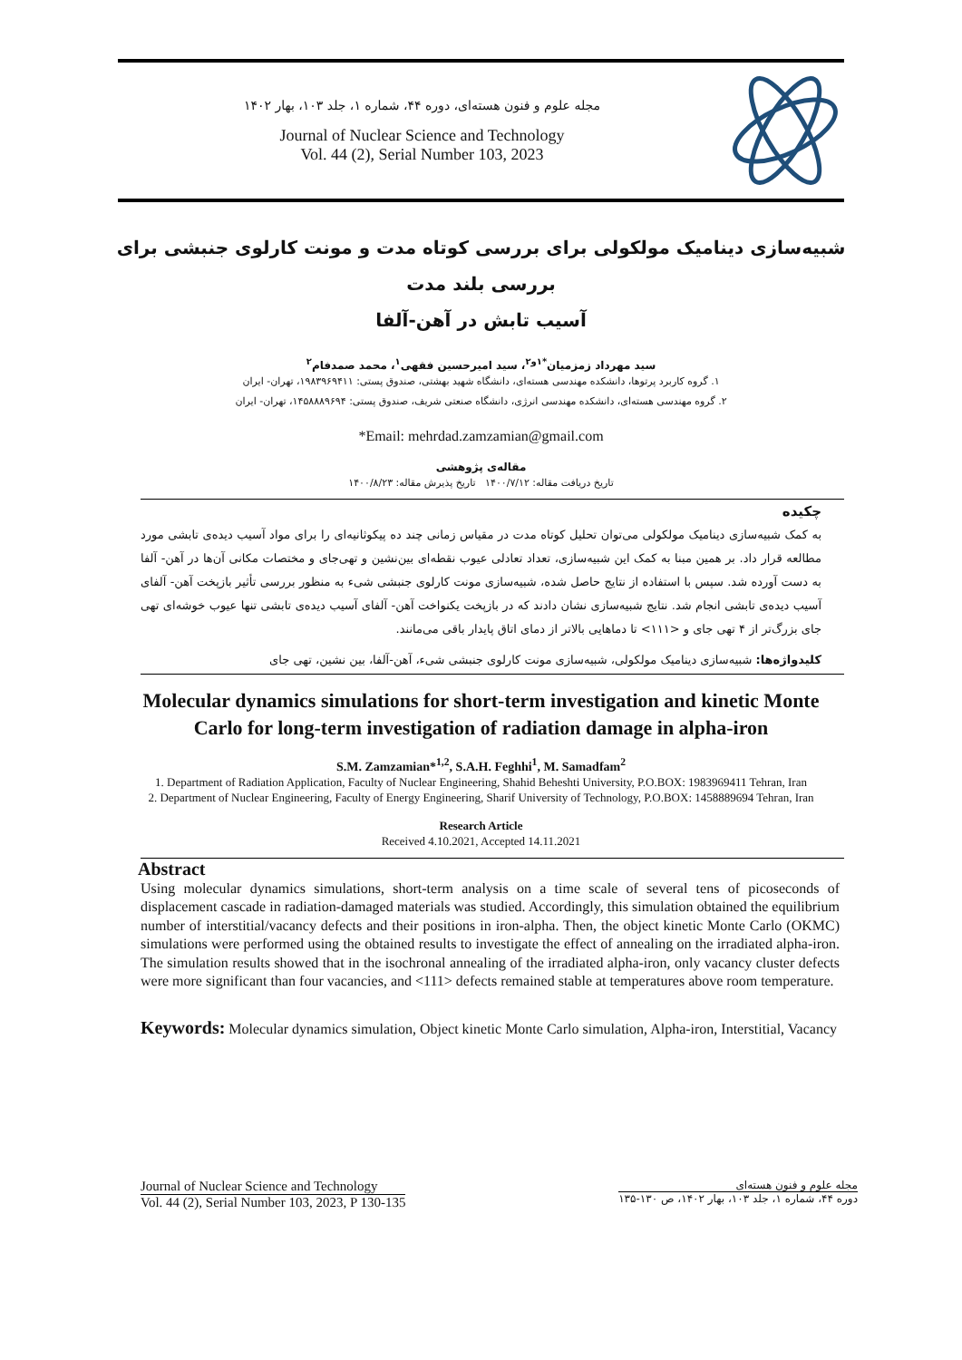مجله علوم و فنون هسته‌ای، دوره ۴۴، شماره ۱، جلد ۱۰۳، بهار ۱۴۰۲
Journal of Nuclear Science and Technology
Vol. 44 (2), Serial Number 103, 2023
شبیه‌سازی دینامیک مولکولی برای بررسی کوتاه مدت و مونت کارلوی جنبشی برای بررسی بلند مدت
آسیب تابش در آهن-آلفا
سید مهرداد زمزمیان<sup>*۱و۲</sup>، سید امیرحسین فقهی<sup>۱</sup>، محمد صمدفام<sup>۲</sup>
۱. گروه کاربرد پرتوها، دانشکده مهندسی هسته‌ای، دانشگاه شهید بهشتی، صندوق پستی: ۱۹۸۳۹۶۹۴۱۱، تهران- ایران
۲. گروه مهندسی هسته‌ای، دانشکده مهندسی انرژی، دانشگاه صنعتی شریف، صندوق پستی: ۱۴۵۸۸۸۹۶۹۴، تهران- ایران
*Email: mehrdad.zamzamian@gmail.com
مقاله‌ی پژوهشی
تاریخ دریافت مقاله: ۱۴۰۰/۷/۱۲ تاریخ پذیرش مقاله: ۱۴۰۰/۸/۲۳
چکیده
به کمک شبیه‌سازی دینامیک مولکولی می‌توان تحلیل کوتاه مدت در مقیاس زمانی چند ده پیکوثانیه‌ای را برای مواد آسیب دیده‌ی تابشی مورد مطالعه قرار داد. بر همین مبنا به کمک این شبیه‌سازی، تعداد تعادلی عیوب نقطه‌ای بین‌نشین و تهی‌جای و مختصات مکانی آن‌ها در آهن- آلفا به دست آورده شد. سپس با استفاده از نتایج حاصل شده، شبیه‌سازی مونت کارلوی جنبشی شیء به منظور بررسی تأثیر بازپخت آهن- آلفای آسیب دیده‌ی تابشی انجام شد. نتایج شبیه‌سازی نشان دادند که در بازپخت یکنواخت آهن- آلفای آسیب دیده‌ی تابشی تنها عیوب خوشه‌ای تهی جای بزرگ‌تر از ۴ تهی جای و <۱۱۱> تا دماهایی بالاتر از دمای اتاق پایدار باقی می‌مانند.
کلیدواژه‌ها: شبیه‌سازی دینامیک مولکولی، شبیه‌سازی مونت کارلوی جنبشی شیء، آهن-آلفا، بین نشین، تهی جای
Molecular dynamics simulations for short-term investigation and kinetic Monte Carlo for long-term investigation of radiation damage in alpha-iron
S.M. Zamzamian*<sup>1,2</sup>, S.A.H. Feghhi<sup>1</sup>, M. Samadfam<sup>2</sup>
1. Department of Radiation Application, Faculty of Nuclear Engineering, Shahid Beheshti University, P.O.BOX: 1983969411 Tehran, Iran
2. Department of Nuclear Engineering, Faculty of Energy Engineering, Sharif University of Technology, P.O.BOX: 1458889694 Tehran, Iran
Research Article
Received 4.10.2021, Accepted 14.11.2021
Abstract
Using molecular dynamics simulations, short-term analysis on a time scale of several tens of picoseconds of displacement cascade in radiation-damaged materials was studied. Accordingly, this simulation obtained the equilibrium number of interstitial/vacancy defects and their positions in iron-alpha. Then, the object kinetic Monte Carlo (OKMC) simulations were performed using the obtained results to investigate the effect of annealing on the irradiated alpha-iron. The simulation results showed that in the isochronal annealing of the irradiated alpha-iron, only vacancy cluster defects were more significant than four vacancies, and <111> defects remained stable at temperatures above room temperature.
Keywords: Molecular dynamics simulation, Object kinetic Monte Carlo simulation, Alpha-iron, Interstitial, Vacancy
Journal of Nuclear Science and Technology
Vol. 44 (2), Serial Number 103, 2023, P 130-135
مجله علوم و فنون هسته‌ای
دوره ۴۴، شماره ۱، جلد ۱۰۳، بهار ۱۴۰۲، ص ۱۳۰-۱۳۵